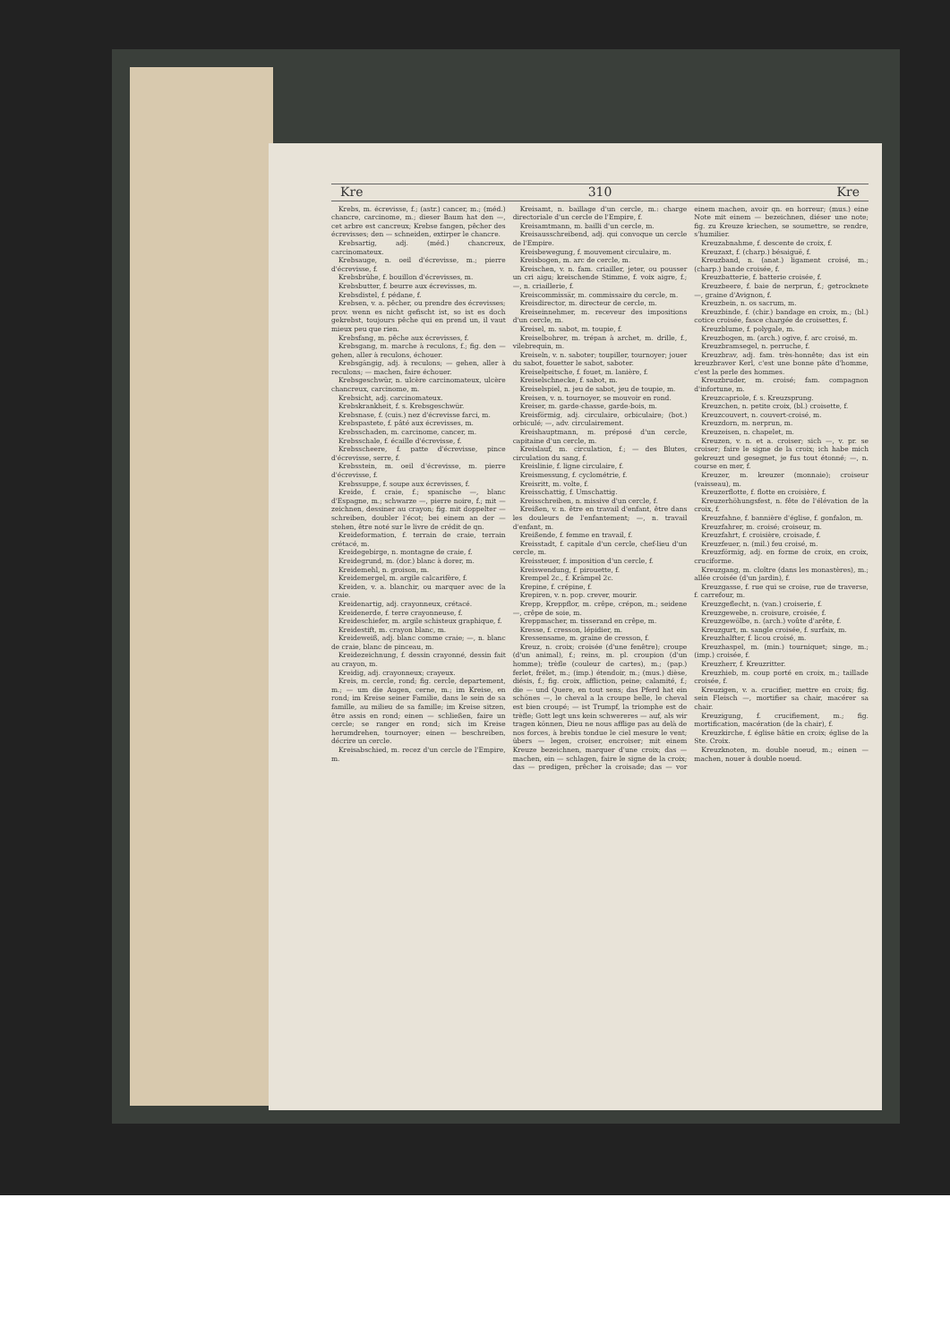Kre 310 Kre
Krebs, m. écrevisse, f.; (astr.) cancer, m.; (méd.) chancre, carcinome, m.; dieser Baum hat den —, cet arbre est cancreux; Krebse fangen, pêcher des écrevisses; den — schneiden, extirper le chancre.
Krebsartig, adj. (méd.) chancreux, carcinomateux.
Krebsauge, n. oeil d'écrevisse, m.; pierre d'écrevisse, f.
Krebsbrühe, f. bouillon d'écrevisses, m.
Krebsbutter, f. beurre aux écrevisses, m.
Krebsdistel, f. pédane, f.
Krebsen, v. a. pêcher, ou prendre des écrevisses; prov. wenn es nicht gefischt ist, so ist es doch gekrebst, toujours pêche qui en prend un, il vaut mieux peu que rien.
Krebsfang, m. pêche aux écrevisses, f.
Krebsgang, m. marche à reculons, f.; fig. den — gehen, aller à reculons, échouer.
Krebsgängig, adj. à reculons; — gehen, aller à reculons; — machen, faire échouer.
Krebsgeschwür, n. ulcère carcinomateux, ulcère chancreux, carcinome, m.
Krebsicht, adj. carcinomateux.
Krebskrankheit, f. s. Krebsgeschwür.
Krebsnase, f. (cuis.) nez d'écrevisse farci, m.
Krebspastete, f. pâté aux écrevisses, m.
Krebsschaden, m. carcinome, cancer, m.
Krebsschale, f. écaille d'écrevisse, f.
Krebsscheere, f. patte d'écrevisse, pince d'écrevisse, serre, f.
Krebsstein, m. oeil d'écrevisse, m. pierre d'écrevisse, f.
Krebssuppe, f. soupe aux écrevisses, f.
Kreide, f. craie, f.; spanische —, blanc d'Espagne, m.; schwarze —, pierre noire, f.; mit — zeichnen, dessiner au crayon; fig. mit doppelter — schreiben, doubler l'écot; bei einem an der — stehen, être noté sur le livre de crédit de qn.
Kreideformation, f. terrain de craie, terrain crétacé, m.
Kreidegebirge, n. montagne de craie, f.
Kreidegrund, m. (dor.) blanc à dorer, m.
Kreidemehl, n. groison, m.
Kreidemergel, m. argile calcarifère, f.
Kreiden, v. a. blanchir, ou marquer avec de la craie.
Kreidenartig, adj. crayonneux, crétacé.
Kreidenerde, f. terre crayonneuse, f.
Kreideschiefer, m. argile schisteux graphique, f.
Kreidestift, m. crayon blanc, m.
Kreideweiß, adj. blanc comme craie; —, n. blanc de craie, blanc de pinceau, m.
Kreidezeichnung, f. dessin crayonné, dessin fait au crayon, m.
Kreidig, adj. crayonneux; crayeux.
Kreis, m. cercle, rond; fig. cercle, departement, m.; — um die Augen, cerne, m.; im Kreise, en rond; im Kreise seiner Familie, dans le sein de sa famille, au milieu de sa famille; im Kreise sitzen, être assis en rond; einen — schließen, faire un cercle; se ranger en rond; sich im Kreise herumdrehen, tournoyer; einen — beschreiben, décrire un cercle.
Kreisabschied, m. recez d'un cercle de l'Empire, m.
Kreisamt, n. baillage d'un cercle, m.: charge directoriale d'un cercle de l'Empire, f.
Kreisamtmann, m. bailli d'un cercle, m.
Kreisausschreibend, adj. qui convoque un cercle de l'Empire.
Kreisbewegung, f. mouvement circulaire, m.
Kreisbogen, m. arc de cercle, m.
Kreischen, v. n. fam. criailler, jeter, ou pousser un cri aigu; kreischende Stimme, f. voix aigre, f.; —, n. criaillerie, f.
Kreiscommissär, m. commissaire du cercle, m.
Kreisdirector, m. directeur de cercle, m.
Kreiseinnehmer, m. receveur des impositions d'un cercle, m.
Kreisel, m. sabot, m. toupie, f.
Kreiselbohrer, m. trépan à archet, m. drille, f., vilebrequin, m.
Kreiseln, v. n. saboter; toupiller, tournoyer; jouer du sabot, fouetter le sabot, saboter.
Kreiselpeitsche, f. fouet, m. lanière, f.
Kreiselschnecke, f. sabot, m.
Kreiselspiel, n. jeu de sabot, jeu de toupie, m.
Kreisen, v. n. tournoyer, se mouvoir en rond.
Kreiser, m. garde-chasse, garde-bois, m.
Kreisförmig, adj. circulaire, orbiculaire; (bot.) orbiculé; —, adv. circulairement.
Kreishauptmann, m. préposé d'un cercle, capitaine d'un cercle, m.
Kreislauf, m. circulation, f.; — des Blutes, circulation du sang, f.
Kreislinie, f. ligne circulaire, f.
Kreismessung, f. cyclométrie, f.
Kreisritt, m. volte, f.
Kreisschattig, f. Umschattig.
Kreisschreiben, n. missive d'un cercle, f.
Kreißen, v. n. être en travail d'enfant, être dans les douleurs de l'enfantement; —, n. travail d'enfant, m.
Kreißende, f. femme en travail, f.
Kreisstadt, f. capitale d'un cercle, chef-lieu d'un cercle, m.
Kreissteuer, f. imposition d'un cercle, f.
Kreiswendung, f. pirouette, f.
Krempel 2c., f. Krämpel 2c.
Krepine, f. crépine, f.
Krepiren, v. n. pop. crever, mourir.
Krepp, Kreppflor, m. crêpe, crépon, m.; seidene —, crêpe de soie, m.
Kreppmacher, m. tisserand en crêpe, m.
Kresse, f. cresson, lépidier, m.
Kressensame, m. graine de cresson, f.
Kreuz, n. croix; croisée (d'une fenêtre); croupe (d'un animal), f.; reins, m. pl. croupion (d'un homme); trèfle (couleur de cartes), m.; (pap.) ferlet, frélet, m.; (imp.) étendoir, m.; (mus.) dièse, diésis, f.; fig. croix, affliction, peine; calamité, f.; die — und Quere, en tout sens; das Pferd hat ein schönes —, le cheval a la croupe belle, le cheval est bien croupé; — ist Trumpf, la triomphe est de trèfle; Gott legt uns kein schwereres — auf, als wir tragen können, Dieu ne nous afflige pas au delà de nos forces, à brebis tondue le ciel mesure le vent; übers — legen, croiser, encroiser; mit einem Kreuze bezeichnen, marquer d'une croix; das — machen, ein — schlagen, faire le signe de la croix; das — predigen, prêcher la croisade; das — vor einem machen, avoir qn. en horreur; (mus.) eine Note mit einem — bezeichnen, diéser une note; fig. zu Kreuze kriechen, se soumettre, se rendre, s'humilier.
Kreuzabnahme, f. descente de croix, f.
Kreuzaxt, f. (charp.) bésaiguë, f.
Kreuzband, n. (anat.) ligament croisé, m.; (charp.) bande croisée, f.
Kreuzbatterie, f. batterie croisée, f.
Kreuzbeere, f. baie de nerprun, f.; getrocknete —, graine d'Avignon, f.
Kreuzbein, n. os sacrum, m.
Kreuzbinde, f. (chir.) bandage en croix, m.; (bl.) cotice croisée, fasce chargée de croisettes, f.
Kreuzblume, f. polygale, m.
Kreuzbogen, m. (arch.) ogive, f. arc croisé, m.
Kreuzbramsegel, n. perruche, f.
Kreuzbrav, adj. fam. très-honnête; das ist ein kreuzbraver Kerl, c'est une bonne pâte d'homme, c'est la perle des hommes.
Kreuzbruder, m. croisé; fam. compagnon d'infortune, m.
Kreuzcapriole, f. s. Kreuzsprung.
Kreuzchen, n. petite croix, (bl.) croisette, f.
Kreuzcouvert, n. couvert-croisé, m.
Kreuzdorn, m. nerprun, m.
Kreuzeisen, n. chapelet, m.
Kreuzen, v. n. et a. croiser; sich —, v. pr. se croiser; faire le signe de la croix; ich habe mich gekreuzt und gesegnet, je fus tout étonné; —, n. course en mer, f.
Kreuzer, m. kreuzer (monnaie); croiseur (vaisseau), m.
Kreuzerflotte, f. flotte en croisière, f.
Kreuzerhöhungsfest, n. fête de l'élévation de la croix, f.
Kreuzfahne, f. bannière d'église, f. gonfalon, m.
Kreuzfahrer, m. croisé; croiseur, m.
Kreuzfahrt, f. croisière, croisade, f.
Kreuzfeuer, n. (mil.) feu croisé, m.
Kreuzförmig, adj. en forme de croix, en croix, cruciforme.
Kreuzgang, m. cloître (dans les monastères), m.; allée croisée (d'un jardin), f.
Kreuzgasse, f. rue qui se croise, rue de traverse, f. carrefour, m.
Kreuzgeflecht, n. (van.) croiserie, f.
Kreuzgewebe, n. croisure, croisée, f.
Kreuzgewölbe, n. (arch.) voûte d'arête, f.
Kreuzgurt, m. sangle croisée, f. surfaix, m.
Kreuzhalfter, f. licou croisé, m.
Kreuzhaspel, m. (min.) tourniquet; singe, m.; (imp.) croisée, f.
Kreuzherr, f. Kreuzritter.
Kreuzhieb, m. coup porté en croix, m.; taillade croisée, f.
Kreuzigen, v. a. crucifier, mettre en croix; fig. sein Fleisch —, mortifier sa chair, macérer sa chair.
Kreuzigung, f. crucifiement, m.; fig. mortification, macération (de la chair), f.
Kreuzkirche, f. église bâtie en croix; église de la Ste. Croix.
Kreuzknoten, m. double noeud, m.; einen — machen, nouer à double noeud.